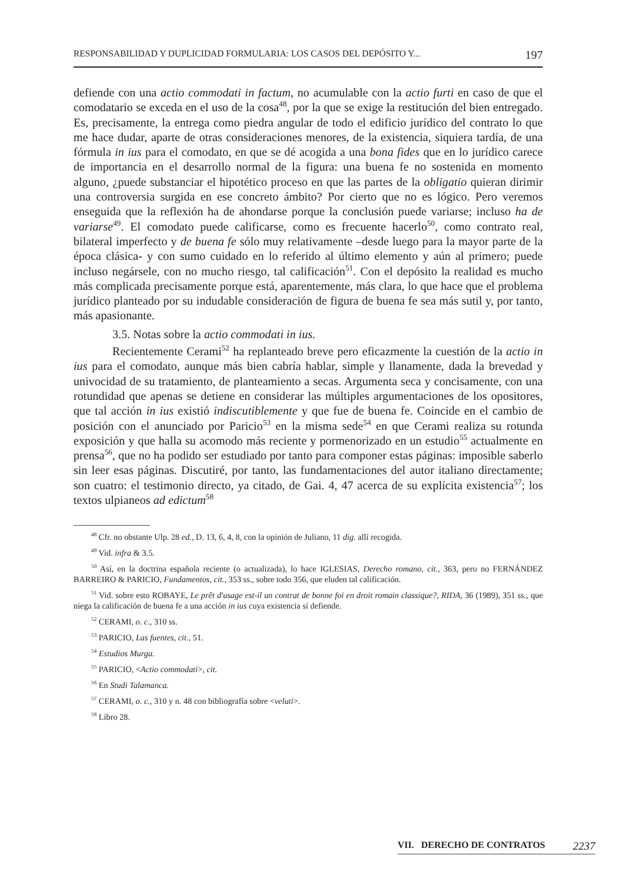RESPONSABILIDAD Y DUPLICIDAD FORMULARIA: LOS CASOS DEL DEPÓSITO Y... 197
defiende con una actio commodati in factum, no acumulable con la actio furti en caso de que el comodatario se exceda en el uso de la cosa<sup>48</sup>, por la que se exige la restitución del bien entregado. Es, precisamente, la entrega como piedra angular de todo el edificio jurídico del contrato lo que me hace dudar, aparte de otras consideraciones menores, de la existencia, siquiera tardía, de una fórmula in ius para el comodato, en que se dé acogida a una bona fides que en lo jurídico carece de importancia en el desarrollo normal de la figura: una buena fe no sostenida en momento alguno, ¿puede substanciar el hipotético proceso en que las partes de la obligatio quieran dirimir una controversia surgida en ese concreto ámbito? Por cierto que no es lógico. Pero veremos enseguida que la reflexión ha de ahondarse porque la conclusión puede variarse; incluso ha de variarse<sup>49</sup>. El comodato puede calificarse, como es frecuente hacerlo<sup>50</sup>, como contrato real, bilateral imperfecto y de buena fe sólo muy relativamente –desde luego para la mayor parte de la época clásica- y con sumo cuidado en lo referido al último elemento y aún al primero; puede incluso negársele, con no mucho riesgo, tal calificación<sup>51</sup>. Con el depósito la realidad es mucho más complicada precisamente porque está, aparentemente, más clara, lo que hace que el problema jurídico planteado por su indudable consideración de figura de buena fe sea más sutil y, por tanto, más apasionante.
3.5. Notas sobre la actio commodati in ius.
Recientemente Cerami<sup>52</sup> ha replanteado breve pero eficazmente la cuestión de la actio in ius para el comodato, aunque más bien cabría hablar, simple y llanamente, dada la brevedad y univocidad de su tratamiento, de planteamiento a secas. Argumenta seca y concisamente, con una rotundidad que apenas se detiene en considerar las múltiples argumentaciones de los opositores, que tal acción in ius existió indiscutiblemente y que fue de buena fe. Coincide en el cambio de posición con el anunciado por Paricio<sup>53</sup> en la misma sede<sup>54</sup> en que Cerami realiza su rotunda exposición y que halla su acomodo más reciente y pormenorizado en un estudio<sup>55</sup> actualmente en prensa<sup>56</sup>, que no ha podido ser estudiado por tanto para componer estas páginas: imposible saberlo sin leer esas páginas. Discutiré, por tanto, las fundamentaciones del autor italiano directamente; son cuatro: el testimonio directo, ya citado, de Gai. 4, 47 acerca de su explícita existencia<sup>57</sup>; los textos ulpianeos ad edictum<sup>58</sup>
<sup>48</sup> Cfr. no obstante Ulp. 28 ed., D. 13, 6, 4, 8, con la opinión de Juliano, 11 dig. allí recogida.
<sup>49</sup> Vid. infra & 3.5.
<sup>50</sup> Así, en la doctrina española reciente (o actualizada), lo hace IGLESIAS, Derecho romano, cit., 363, pero no FERNÁNDEZ BARREIRO & PARICIO, Fundamentos, cit., 353 ss., sobre todo 356, que eluden tal calificación.
<sup>51</sup> Vid. sobre esto ROBAYE, Le prêt d'usage est-il un contrat de bonne foi en droit romain classique?, RIDA, 36 (1989), 351 ss., que niega la calificación de buena fe a una acción in ius cuya existencia sí defiende.
<sup>52</sup> CERAMI, o. c., 310 ss.
<sup>53</sup> PARICIO, Las fuentes, cit., 51.
<sup>54</sup> Estudios Murga.
<sup>55</sup> PARICIO, <Actio commodati>, cit.
<sup>56</sup> En Studi Talamanca.
<sup>57</sup> CERAMI, o. c., 310 y n. 48 con bibliografía sobre <veluti>.
<sup>58</sup> Libro 28.
VII. DERECHO DE CONTRATOS 2237